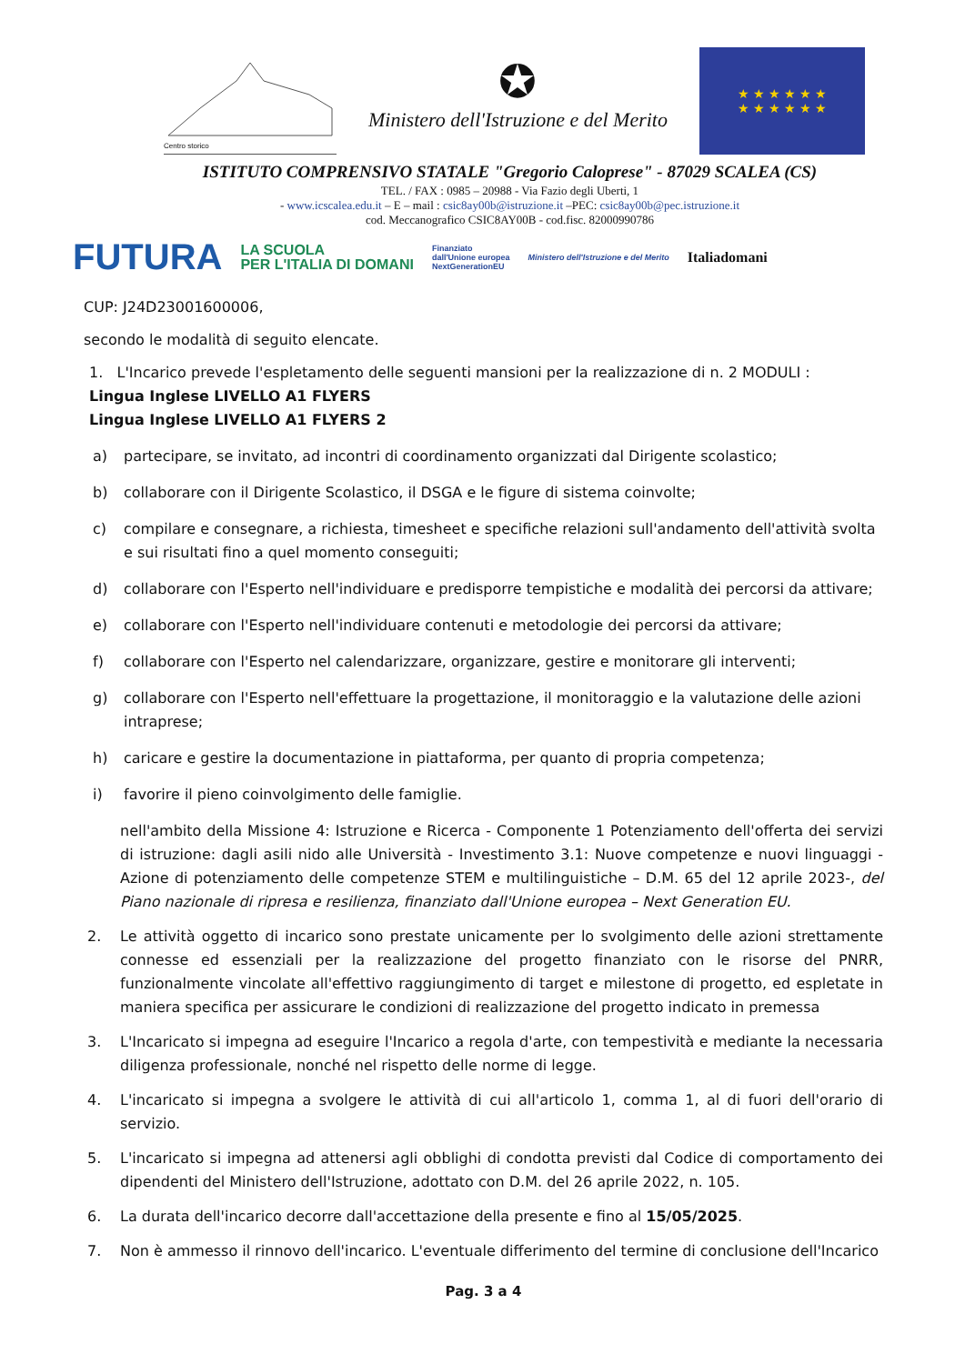Centro storico
✪
Ministero dell'Istruzione e del Merito
★ ★ ★ ★ ★ ★
★ ★ ★ ★ ★ ★
ISTITUTO COMPRENSIVO STATALE "Gregorio Caloprese" - 87029 SCALEA (CS)
TEL. / FAX : 0985 – 20988 - Via Fazio degli Uberti, 1
- www.icscalea.edu.it – E – mail : csic8ay00b@istruzione.it –PEC: csic8ay00b@pec.istruzione.it
cod. Meccanografico CSIC8AY00B - cod.fisc. 82000990786
FUTURA LA SCUOLA
PER L'ITALIA DI DOMANI Finanziato
dall'Unione europea
NextGenerationEU Ministero dell'Istruzione e del Merito Italiadomani
CUP: J24D23001600006,
secondo le modalità di seguito elencate.
1. L'Incarico prevede l'espletamento delle seguenti mansioni per la realizzazione di n. 2 MODULI :
Lingua Inglese LIVELLO A1 FLYERS
Lingua Inglese LIVELLO A1 FLYERS 2
a) partecipare, se invitato, ad incontri di coordinamento organizzati dal Dirigente scolastico;
b) collaborare con il Dirigente Scolastico, il DSGA e le figure di sistema coinvolte;
c) compilare e consegnare, a richiesta, timesheet e specifiche relazioni sull'andamento dell'attività svolta e sui risultati fino a quel momento conseguiti;
d) collaborare con l'Esperto nell'individuare e predisporre tempistiche e modalità dei percorsi da attivare;
e) collaborare con l'Esperto nell'individuare contenuti e metodologie dei percorsi da attivare;
f) collaborare con l'Esperto nel calendarizzare, organizzare, gestire e monitorare gli interventi;
g) collaborare con l'Esperto nell'effettuare la progettazione, il monitoraggio e la valutazione delle azioni intraprese;
h) caricare e gestire la documentazione in piattaforma, per quanto di propria competenza;
i) favorire il pieno coinvolgimento delle famiglie.
nell'ambito della Missione 4: Istruzione e Ricerca - Componente 1 Potenziamento dell'offerta dei servizi di istruzione: dagli asili nido alle Università - Investimento 3.1: Nuove competenze e nuovi linguaggi - Azione di potenziamento delle competenze STEM e multilinguistiche – D.M. 65 del 12 aprile 2023-, del Piano nazionale di ripresa e resilienza, finanziato dall'Unione europea – Next Generation EU.
2. Le attività oggetto di incarico sono prestate unicamente per lo svolgimento delle azioni strettamente connesse ed essenziali per la realizzazione del progetto finanziato con le risorse del PNRR, funzionalmente vincolate all'effettivo raggiungimento di target e milestone di progetto, ed espletate in maniera specifica per assicurare le condizioni di realizzazione del progetto indicato in premessa
3. L'Incaricato si impegna ad eseguire l'Incarico a regola d'arte, con tempestività e mediante la necessaria diligenza professionale, nonché nel rispetto delle norme di legge.
4. L'incaricato si impegna a svolgere le attività di cui all'articolo 1, comma 1, al di fuori dell'orario di servizio.
5. L'incaricato si impegna ad attenersi agli obblighi di condotta previsti dal Codice di comportamento dei dipendenti del Ministero dell'Istruzione, adottato con D.M. del 26 aprile 2022, n. 105.
6. La durata dell'incarico decorre dall'accettazione della presente e fino al 15/05/2025.
7. Non è ammesso il rinnovo dell'incarico. L'eventuale differimento del termine di conclusione dell'Incarico
Pag. 3 a 4